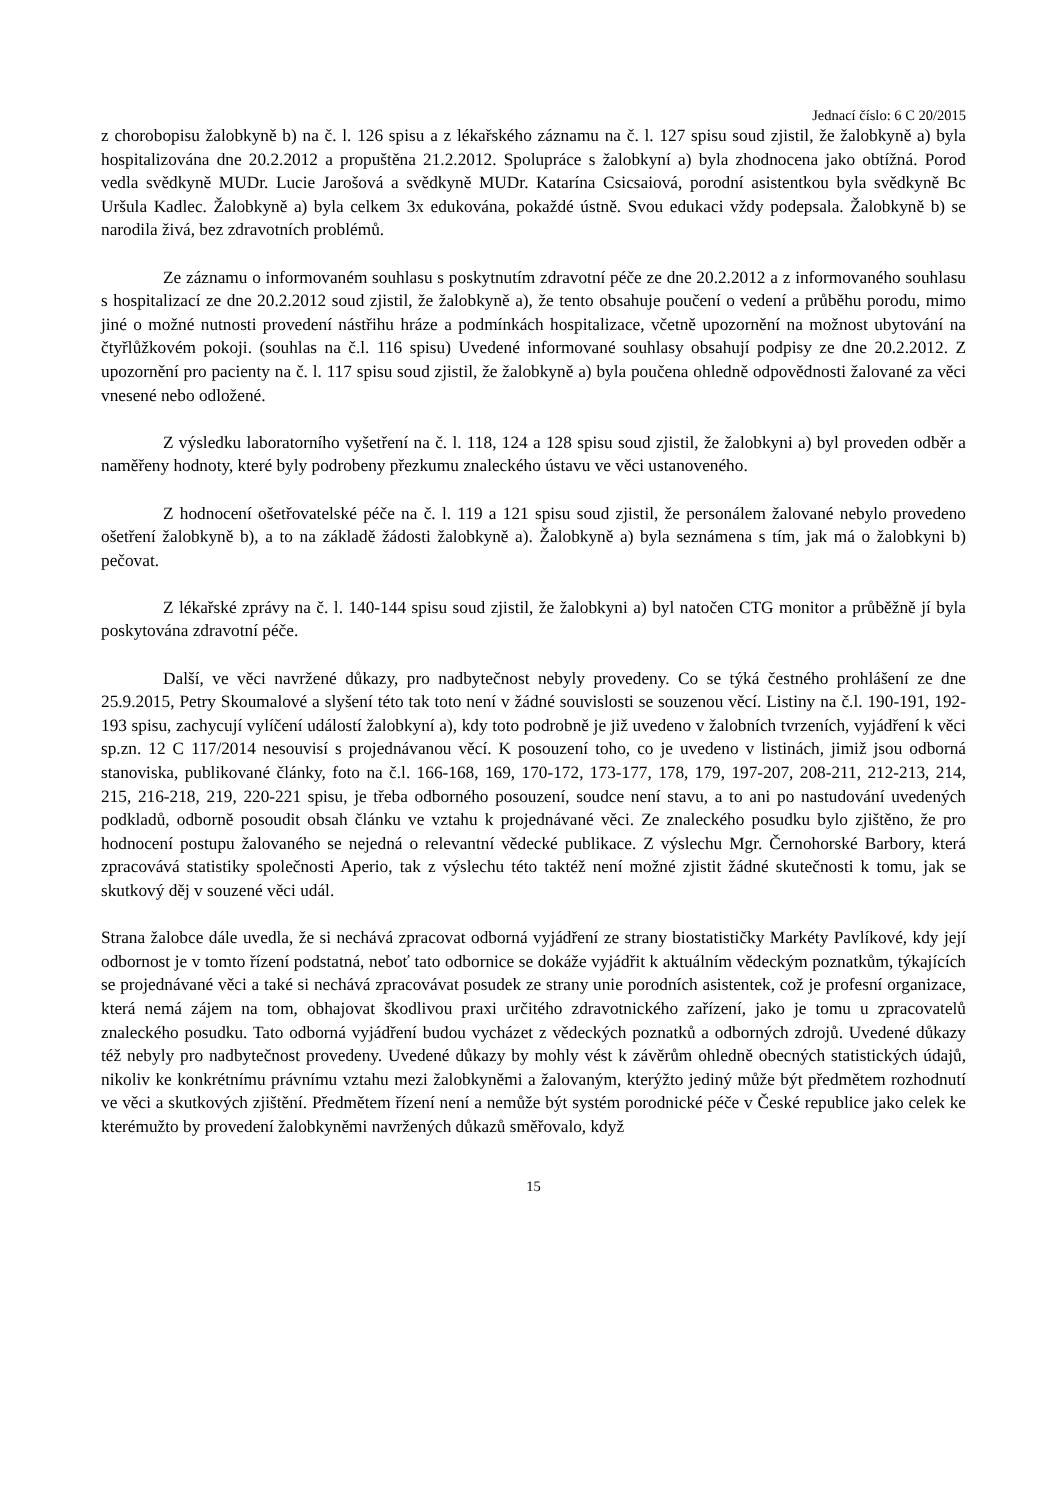Jednací číslo: 6 C 20/2015
z chorobopisu žalobkyně b) na č. l. 126 spisu a z lékařského záznamu na č. l. 127 spisu soud zjistil, že žalobkyně a) byla hospitalizována dne 20.2.2012 a propuštěna 21.2.2012. Spolupráce s žalobkyní a) byla zhodnocena jako obtížná. Porod vedla svědkyně MUDr. Lucie Jarošová a svědkyně MUDr. Katarína Csicsaiová, porodní asistentkou byla svědkyně Bc Uršula Kadlec. Žalobkyně a) byla celkem 3x edukována, pokaždé ústně. Svou edukaci vždy podepsala. Žalobkyně b) se narodila živá, bez zdravotních problémů.
Ze záznamu o informovaném souhlasu s poskytnutím zdravotní péče ze dne 20.2.2012 a z informovaného souhlasu s hospitalizací ze dne 20.2.2012 soud zjistil, že žalobkyně a), že tento obsahuje poučení o vedení a průběhu porodu, mimo jiné o možné nutnosti provedení nástřihu hráze a podmínkách hospitalizace, včetně upozornění na možnost ubytování na čtyřlůžkovém pokoji. (souhlas na č.l. 116 spisu) Uvedené informované souhlasy obsahují podpisy ze dne 20.2.2012. Z upozornění pro pacienty na č. l. 117 spisu soud zjistil, že žalobkyně a) byla poučena ohledně odpovědnosti žalované za věci vnesené nebo odložené.
Z výsledku laboratorního vyšetření na č. l. 118, 124 a 128 spisu soud zjistil, že žalobkyni a) byl proveden odběr a naměřeny hodnoty, které byly podrobeny přezkumu znaleckého ústavu ve věci ustanoveného.
Z hodnocení ošetřovatelské péče na č. l. 119 a 121 spisu soud zjistil, že personálem žalované nebylo provedeno ošetření žalobkyně b), a to na základě žádosti žalobkyně a). Žalobkyně a) byla seznámena s tím, jak má o žalobkyni b) pečovat.
Z lékařské zprávy na č. l. 140-144 spisu soud zjistil, že žalobkyni a) byl natočen CTG monitor a průběžně jí byla poskytována zdravotní péče.
Další, ve věci navržené důkazy, pro nadbytečnost nebyly provedeny. Co se týká čestného prohlášení ze dne 25.9.2015, Petry Skoumalové a slyšení této tak toto není v žádné souvislosti se souzenou věcí. Listiny na č.l. 190-191, 192-193 spisu, zachycují vylíčení událostí žalobkyní a), kdy toto podrobně je již uvedeno v žalobních tvrzeních, vyjádření k věci sp.zn. 12 C 117/2014 nesouvisí s projednávanou věcí. K posouzení toho, co je uvedeno v listinách, jimiž jsou odborná stanoviska, publikované články, foto na č.l. 166-168, 169, 170-172, 173-177, 178, 179, 197-207, 208-211, 212-213, 214, 215, 216-218, 219, 220-221 spisu, je třeba odborného posouzení, soudce není stavu, a to ani po nastudování uvedených podkladů, odborně posoudit obsah článku ve vztahu k projednávané věci. Ze znaleckého posudku bylo zjištěno, že pro hodnocení postupu žalovaného se nejedná o relevantní vědecké publikace. Z výslechu Mgr. Černohorské Barbory, která zpracovává statistiky společnosti Aperio, tak z výslechu této taktéž není možné zjistit žádné skutečnosti k tomu, jak se skutkový děj v souzené věci udál.
Strana žalobce dále uvedla, že si nechává zpracovat odborná vyjádření ze strany biostatističky Markéty Pavlíkové, kdy její odbornost je v tomto řízení podstatná, neboť tato odbornice se dokáže vyjádřit k aktuálním vědeckým poznatkům, týkajících se projednávané věci a také si nechává zpracovávat posudek ze strany unie porodních asistentek, což je profesní organizace, která nemá zájem na tom, obhajovat škodlivou praxi určitého zdravotnického zařízení, jako je tomu u zpracovatelů znaleckého posudku. Tato odborná vyjádření budou vycházet z vědeckých poznatků a odborných zdrojů. Uvedené důkazy též nebyly pro nadbytečnost provedeny. Uvedené důkazy by mohly vést k závěrům ohledně obecných statistických údajů, nikoliv ke konkrétnímu právnímu vztahu mezi žalobkyněmi a žalovaným, kterýžto jediný může být předmětem rozhodnutí ve věci a skutkových zjištění. Předmětem řízení není a nemůže být systém porodnické péče v České republice jako celek ke kterémužto by provedení žalobkyněmi navržených důkazů směřovalo, když
15